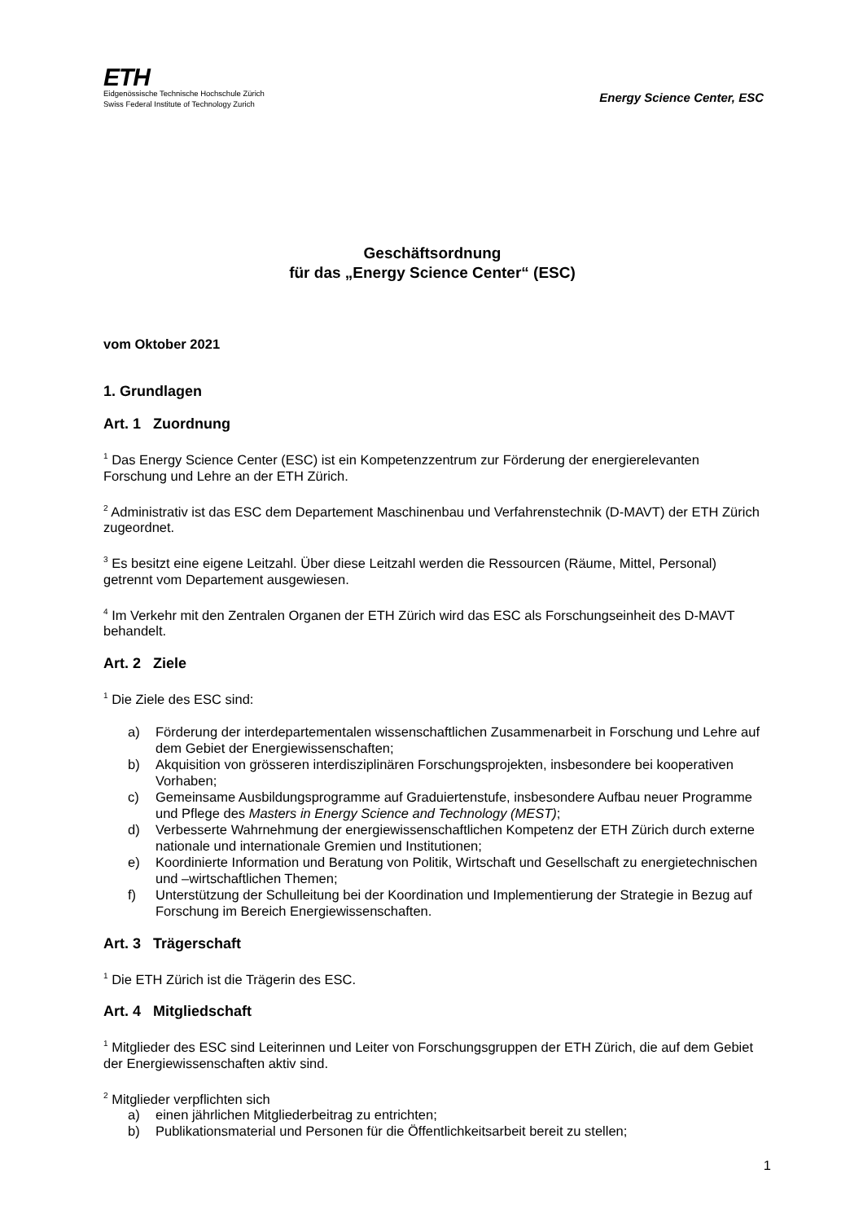ETH
Eidgenössische Technische Hochschule Zürich
Swiss Federal Institute of Technology Zurich
Energy Science Center, ESC
Geschäftsordnung
für das „Energy Science Center“ (ESC)
vom Oktober 2021
1. Grundlagen
Art. 1 Zuordnung
<sup>1</sup> Das Energy Science Center (ESC) ist ein Kompetenzzentrum zur Förderung der energierelevanten Forschung und Lehre an der ETH Zürich.
<sup>2</sup> Administrativ ist das ESC dem Departement Maschinenbau und Verfahrenstechnik (D-MAVT) der ETH Zürich zugeordnet.
<sup>3</sup> Es besitzt eine eigene Leitzahl. Über diese Leitzahl werden die Ressourcen (Räume, Mittel, Personal) getrennt vom Departement ausgewiesen.
<sup>4</sup> Im Verkehr mit den Zentralen Organen der ETH Zürich wird das ESC als Forschungseinheit des D-MAVT behandelt.
Art. 2 Ziele
<sup>1</sup> Die Ziele des ESC sind:
a) Förderung der interdepartementalen wissenschaftlichen Zusammenarbeit in Forschung und Lehre auf dem Gebiet der Energiewissenschaften;
b) Akquisition von grösseren interdisziplinären Forschungsprojekten, insbesondere bei kooperativen Vorhaben;
c) Gemeinsame Ausbildungsprogramme auf Graduiertenstufe, insbesondere Aufbau neuer Programme und Pflege des Masters in Energy Science and Technology (MEST);
d) Verbesserte Wahrnehmung der energiewissenschaftlichen Kompetenz der ETH Zürich durch externe nationale und internationale Gremien und Institutionen;
e) Koordinierte Information und Beratung von Politik, Wirtschaft und Gesellschaft zu energietechnischen und –wirtschaftlichen Themen;
f) Unterstützung der Schulleitung bei der Koordination und Implementierung der Strategie in Bezug auf Forschung im Bereich Energiewissenschaften.
Art. 3 Trägerschaft
<sup>1</sup> Die ETH Zürich ist die Trägerin des ESC.
Art. 4 Mitgliedschaft
<sup>1</sup> Mitglieder des ESC sind Leiterinnen und Leiter von Forschungsgruppen der ETH Zürich, die auf dem Gebiet der Energiewissenschaften aktiv sind.
<sup>2</sup> Mitglieder verpflichten sich
a) einen jährlichen Mitgliederbeitrag zu entrichten;
b) Publikationsmaterial und Personen für die Öffentlichkeitsarbeit bereit zu stellen;
1